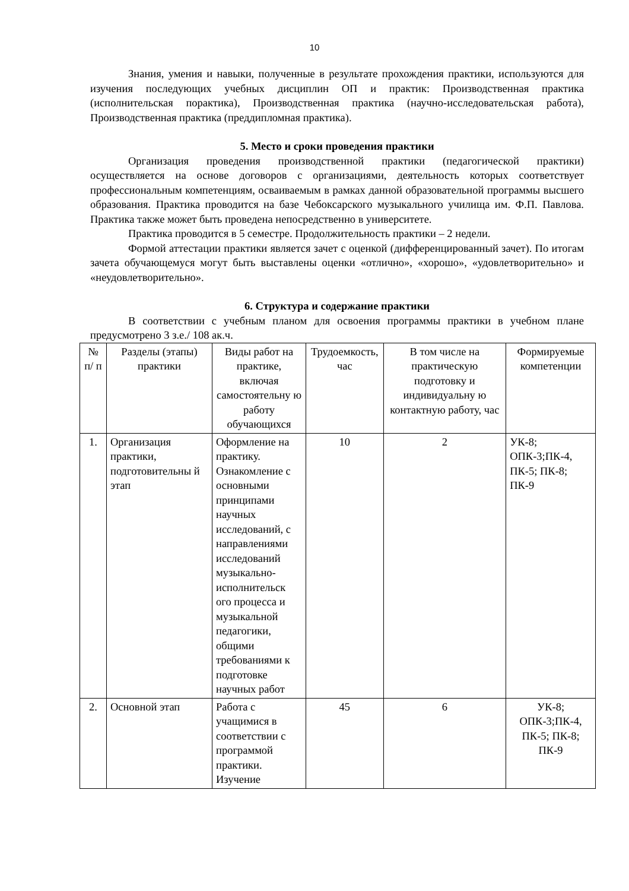10
Знания, умения и навыки, полученные в результате прохождения практики, используются для изучения последующих учебных дисциплин ОП и практик: Производственная практика (исполнительская порактика), Производственная практика (научно-исследовательская работа), Производственная практика (преддипломная практика).
5. Место и сроки проведения практики
Организация проведения производственной практики (педагогической практики) осуществляется на основе договоров с организациями, деятельность которых соответствует профессиональным компетенциям, осваиваемым в рамках данной образовательной программы высшего образования. Практика проводится на базе Чебоксарского музыкального училища им. Ф.П. Павлова. Практика также может быть проведена непосредственно в университете.
Практика проводится в 5 семестре. Продолжительность практики – 2 недели.
Формой аттестации практики является зачет с оценкой (дифференцированный зачет). По итогам зачета обучающемуся могут быть выставлены оценки «отлично», «хорошо», «удовлетворительно» и «неудовлетворительно».
6. Структура и содержание практики
В соответствии с учебным планом для освоения программы практики в учебном плане предусмотрено 3 з.е./ 108 ак.ч.
| № п/ п | Разделы (этапы) практики | Виды работ на практике, включая самостоятельну ю работу обучающихся | Трудоемкость, час | В том числе на практическую подготовку и индивидуальну ю контактную работу, час | Формируемые компетенции |
| 1. | Организация практики, подготовительны й этап | Оформление на практику. Ознакомление с основными принципами научных исследований, с направлениями исследований музыкально-исполнительск ого процесса и музыкальной педагогики, общими требованиями к подготовке научных работ | 10 | 2 | УК-8; ОПК-3;ПК-4, ПК-5; ПК-8; ПК-9 |
| 2. | Основной этап | Работа с учащимися в соответствии с программой практики. Изучение | 45 | 6 | УК-8; ОПК-3;ПК-4, ПК-5; ПК-8; ПК-9 |